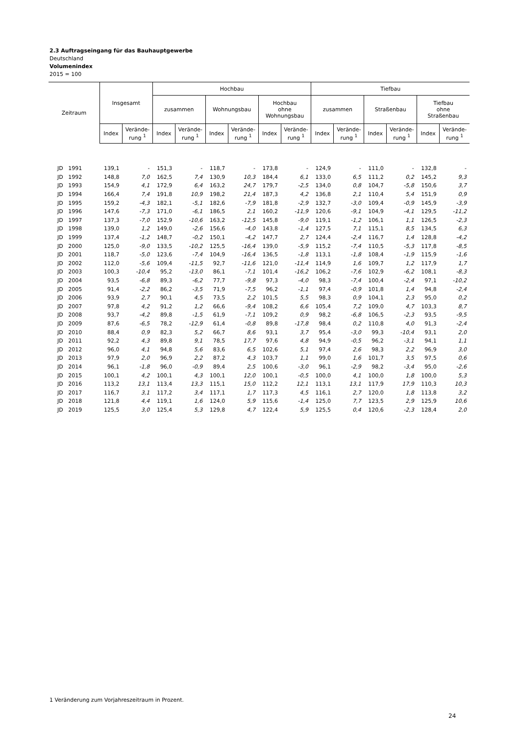2.3 Auftragseingang für das Bauhauptgewerbe
Deutschland
Volumenindex
2015 = 100
| Zeitraum | Insgesamt | | Hochbau | | | | | | Tiefbau | | | | | |
| --- | --- | --- | --- | --- | --- | --- | --- | --- | --- | --- | --- | --- | --- | --- |
| | | | zusammen | | Wohnungsbau | | Hochbau ohne Wohnungsbau | | zusammen | | Straßenbau | | Tiefbau ohne Straßenbau | |
| | Index | Verände- rung <sup>1</sup> | Index | Verände- rung <sup>1</sup> | Index | Verände- rung <sup>1</sup> | Index | Verände- rung <sup>1</sup> | Index | Verände- rung <sup>1</sup> | Index | Verände- rung <sup>1</sup> | Index | Verände- rung <sup>1</sup> |
| JD 1991 | 139,1 | - | 151,3 | - | 118,7 | - | 173,8 | - | 124,9 | - | 111,0 | - | 132,8 | - |
| JD 1992 | 148,8 | 7,0 | 162,5 | 7,4 | 130,9 | 10,3 | 184,4 | 6,1 | 133,0 | 6,5 | 111,2 | 0,2 | 145,2 | 9,3 |
| JD 1993 | 154,9 | 4,1 | 172,9 | 6,4 | 163,2 | 24,7 | 179,7 | -2,5 | 134,0 | 0,8 | 104,7 | -5,8 | 150,6 | 3,7 |
| JD 1994 | 166,4 | 7,4 | 191,8 | 10,9 | 198,2 | 21,4 | 187,3 | 4,2 | 136,8 | 2,1 | 110,4 | 5,4 | 151,9 | 0,9 |
| JD 1995 | 159,2 | -4,3 | 182,1 | -5,1 | 182,6 | -7,9 | 181,8 | -2,9 | 132,7 | -3,0 | 109,4 | -0,9 | 145,9 | -3,9 |
| JD 1996 | 147,6 | -7,3 | 171,0 | -6,1 | 186,5 | 2,1 | 160,2 | -11,9 | 120,6 | -9,1 | 104,9 | -4,1 | 129,5 | -11,2 |
| JD 1997 | 137,3 | -7,0 | 152,9 | -10,6 | 163,2 | -12,5 | 145,8 | -9,0 | 119,1 | -1,2 | 106,1 | 1,1 | 126,5 | -2,3 |
| JD 1998 | 139,0 | 1,2 | 149,0 | -2,6 | 156,6 | -4,0 | 143,8 | -1,4 | 127,5 | 7,1 | 115,1 | 8,5 | 134,5 | 6,3 |
| JD 1999 | 137,4 | -1,2 | 148,7 | -0,2 | 150,1 | -4,2 | 147,7 | 2,7 | 124,4 | -2,4 | 116,7 | 1,4 | 128,8 | -4,2 |
| JD 2000 | 125,0 | -9,0 | 133,5 | -10,2 | 125,5 | -16,4 | 139,0 | -5,9 | 115,2 | -7,4 | 110,5 | -5,3 | 117,8 | -8,5 |
| JD 2001 | 118,7 | -5,0 | 123,6 | -7,4 | 104,9 | -16,4 | 136,5 | -1,8 | 113,1 | -1,8 | 108,4 | -1,9 | 115,9 | -1,6 |
| JD 2002 | 112,0 | -5,6 | 109,4 | -11,5 | 92,7 | -11,6 | 121,0 | -11,4 | 114,9 | 1,6 | 109,7 | 1,2 | 117,9 | 1,7 |
| JD 2003 | 100,3 | -10,4 | 95,2 | -13,0 | 86,1 | -7,1 | 101,4 | -16,2 | 106,2 | -7,6 | 102,9 | -6,2 | 108,1 | -8,3 |
| JD 2004 | 93,5 | -6,8 | 89,3 | -6,2 | 77,7 | -9,8 | 97,3 | -4,0 | 98,3 | -7,4 | 100,4 | -2,4 | 97,1 | -10,2 |
| JD 2005 | 91,4 | -2,2 | 86,2 | -3,5 | 71,9 | -7,5 | 96,2 | -1,1 | 97,4 | -0,9 | 101,8 | 1,4 | 94,8 | -2,4 |
| JD 2006 | 93,9 | 2,7 | 90,1 | 4,5 | 73,5 | 2,2 | 101,5 | 5,5 | 98,3 | 0,9 | 104,1 | 2,3 | 95,0 | 0,2 |
| JD 2007 | 97,8 | 4,2 | 91,2 | 1,2 | 66,6 | -9,4 | 108,2 | 6,6 | 105,4 | 7,2 | 109,0 | 4,7 | 103,3 | 8,7 |
| JD 2008 | 93,7 | -4,2 | 89,8 | -1,5 | 61,9 | -7,1 | 109,2 | 0,9 | 98,2 | -6,8 | 106,5 | -2,3 | 93,5 | -9,5 |
| JD 2009 | 87,6 | -6,5 | 78,2 | -12,9 | 61,4 | -0,8 | 89,8 | -17,8 | 98,4 | 0,2 | 110,8 | 4,0 | 91,3 | -2,4 |
| JD 2010 | 88,4 | 0,9 | 82,3 | 5,2 | 66,7 | 8,6 | 93,1 | 3,7 | 95,4 | -3,0 | 99,3 | -10,4 | 93,1 | 2,0 |
| JD 2011 | 92,2 | 4,3 | 89,8 | 9,1 | 78,5 | 17,7 | 97,6 | 4,8 | 94,9 | -0,5 | 96,2 | -3,1 | 94,1 | 1,1 |
| JD 2012 | 96,0 | 4,1 | 94,8 | 5,6 | 83,6 | 6,5 | 102,6 | 5,1 | 97,4 | 2,6 | 98,3 | 2,2 | 96,9 | 3,0 |
| JD 2013 | 97,9 | 2,0 | 96,9 | 2,2 | 87,2 | 4,3 | 103,7 | 1,1 | 99,0 | 1,6 | 101,7 | 3,5 | 97,5 | 0,6 |
| JD 2014 | 96,1 | -1,8 | 96,0 | -0,9 | 89,4 | 2,5 | 100,6 | -3,0 | 96,1 | -2,9 | 98,2 | -3,4 | 95,0 | -2,6 |
| JD 2015 | 100,1 | 4,2 | 100,1 | 4,3 | 100,1 | 12,0 | 100,1 | -0,5 | 100,0 | 4,1 | 100,0 | 1,8 | 100,0 | 5,3 |
| JD 2016 | 113,2 | 13,1 | 113,4 | 13,3 | 115,1 | 15,0 | 112,2 | 12,1 | 113,1 | 13,1 | 117,9 | 17,9 | 110,3 | 10,3 |
| JD 2017 | 116,7 | 3,1 | 117,2 | 3,4 | 117,1 | 1,7 | 117,3 | 4,5 | 116,1 | 2,7 | 120,0 | 1,8 | 113,8 | 3,2 |
| JD 2018 | 121,8 | 4,4 | 119,1 | 1,6 | 124,0 | 5,9 | 115,6 | -1,4 | 125,0 | 7,7 | 123,5 | 2,9 | 125,9 | 10,6 |
| JD 2019 | 125,5 | 3,0 | 125,4 | 5,3 | 129,8 | 4,7 | 122,4 | 5,9 | 125,5 | 0,4 | 120,6 | -2,3 | 128,4 | 2,0 |
1 Veränderung zum Vorjahreszeitraum in Prozent.
24